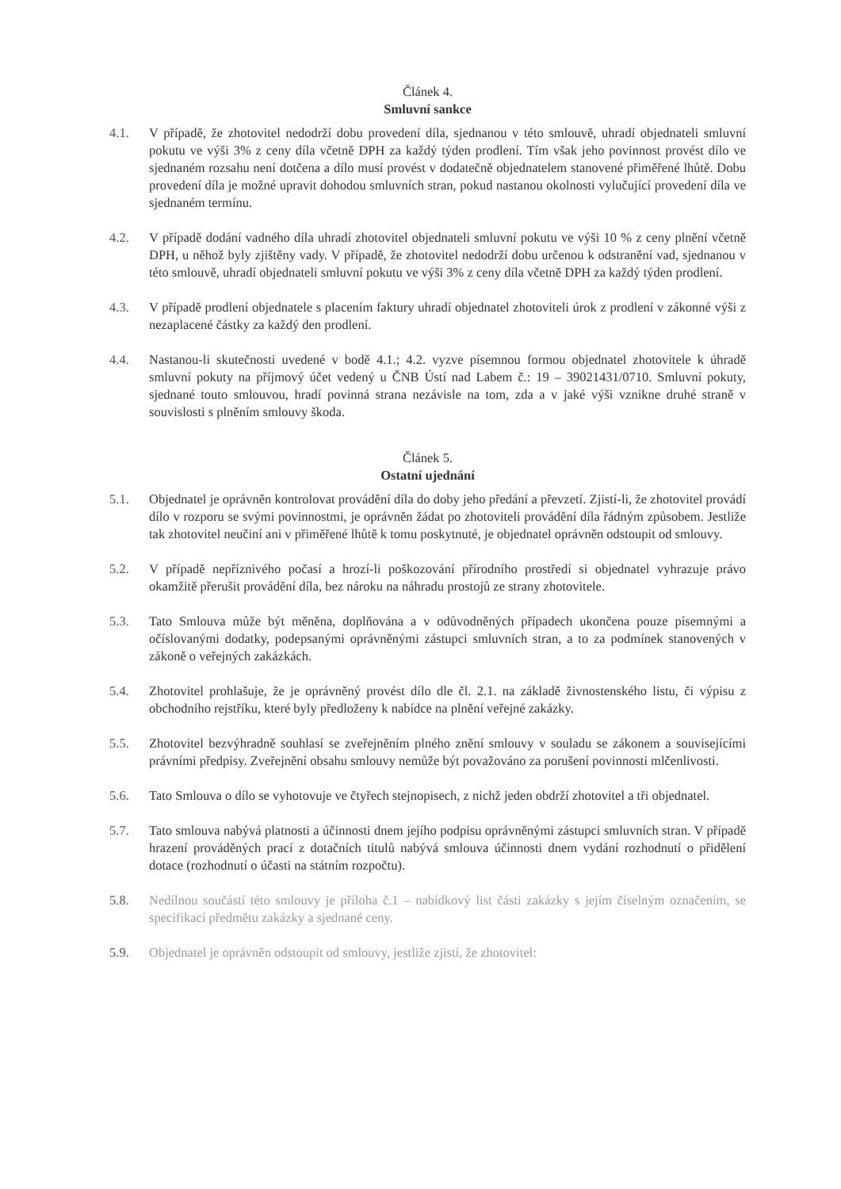Článek 4.
Smluvní sankce
4.1. V případě, že zhotovitel nedodrží dobu provedení díla, sjednanou v této smlouvě, uhradí objednateli smluvní pokutu ve výši 3% z ceny díla včetně DPH za každý týden prodlení. Tím však jeho povinnost provést dílo ve sjednaném rozsahu není dotčena a dílo musí provést v dodatečně objednatelem stanovené přiměřené lhůtě. Dobu provedení díla je možné upravit dohodou smluvních stran, pokud nastanou okolnosti vylučující provedení díla ve sjednaném termínu.
4.2. V případě dodání vadného díla uhradí zhotovitel objednateli smluvní pokutu ve výši 10 % z ceny plnění včetně DPH, u něhož byly zjištěny vady. V případě, že zhotovitel nedodrží dobu určenou k odstranění vad, sjednanou v této smlouvě, uhradí objednateli smluvní pokutu ve výši 3% z ceny díla včetně DPH za každý týden prodlení.
4.3. V případě prodlení objednatele s placením faktury uhradí objednatel zhotoviteli úrok z prodlení v zákonné výši z nezaplacené částky za každý den prodlení.
4.4. Nastanou-li skutečnosti uvedené v bodě 4.1.; 4.2. vyzve písemnou formou objednatel zhotovitele k úhradě smluvní pokuty na příjmový účet vedený u ČNB Ústí nad Labem č.: 19 – 39021431/0710. Smluvní pokuty, sjednané touto smlouvou, hradí povinná strana nezávisle na tom, zda a v jaké výši vznikne druhé straně v souvislosti s plněním smlouvy škoda.
Článek 5.
Ostatní ujednání
5.1. Objednatel je oprávněn kontrolovat provádění díla do doby jeho předání a převzetí. Zjistí-li, že zhotovitel provádí dílo v rozporu se svými povinnostmi, je oprávněn žádat po zhotoviteli provádění díla řádným způsobem. Jestliže tak zhotovitel neučiní ani v přiměřené lhůtě k tomu poskytnuté, je objednatel oprávněn odstoupit od smlouvy.
5.2. V případě nepříznivého počasí a hrozí-li poškozování přírodního prostředí si objednatel vyhrazuje právo okamžitě přerušit provádění díla, bez nároku na náhradu prostojů ze strany zhotovitele.
5.3. Tato Smlouva může být měněna, doplňována a v odůvodněných případech ukončena pouze písemnými a očíslovanými dodatky, podepsanými oprávněnými zástupci smluvních stran, a to za podmínek stanovených v zákoně o veřejných zakázkách.
5.4. Zhotovitel prohlašuje, že je oprávněný provést dílo dle čl. 2.1. na základě živnostenského listu, či výpisu z obchodního rejstříku, které byly předloženy k nabídce na plnění veřejné zakázky.
5.5. Zhotovitel bezvýhradně souhlasí se zveřejněním plného znění smlouvy v souladu se zákonem a souvisejícími právními předpisy. Zveřejnění obsahu smlouvy nemůže být považováno za porušení povinnosti mlčenlivosti.
5.6. Tato Smlouva o dílo se vyhotovuje ve čtyřech stejnopisech, z nichž jeden obdrží zhotovitel a tři objednatel.
5.7. Tato smlouva nabývá platnosti a účinnosti dnem jejího podpisu oprávněnými zástupci smluvních stran. V případě hrazení prováděných prací z dotačních titulů nabývá smlouva účinnosti dnem vydání rozhodnutí o přidělení dotace (rozhodnutí o účasti na státním rozpočtu).
5.8. Nedílnou součástí této smlouvy je příloha č.1 – nabídkový list části zakázky s jejím číselným označením, se specifikací předmětu zakázky a sjednané ceny.
5.9. Objednatel je oprávněn odstoupit od smlouvy, jestliže zjistí, že zhotovitel: